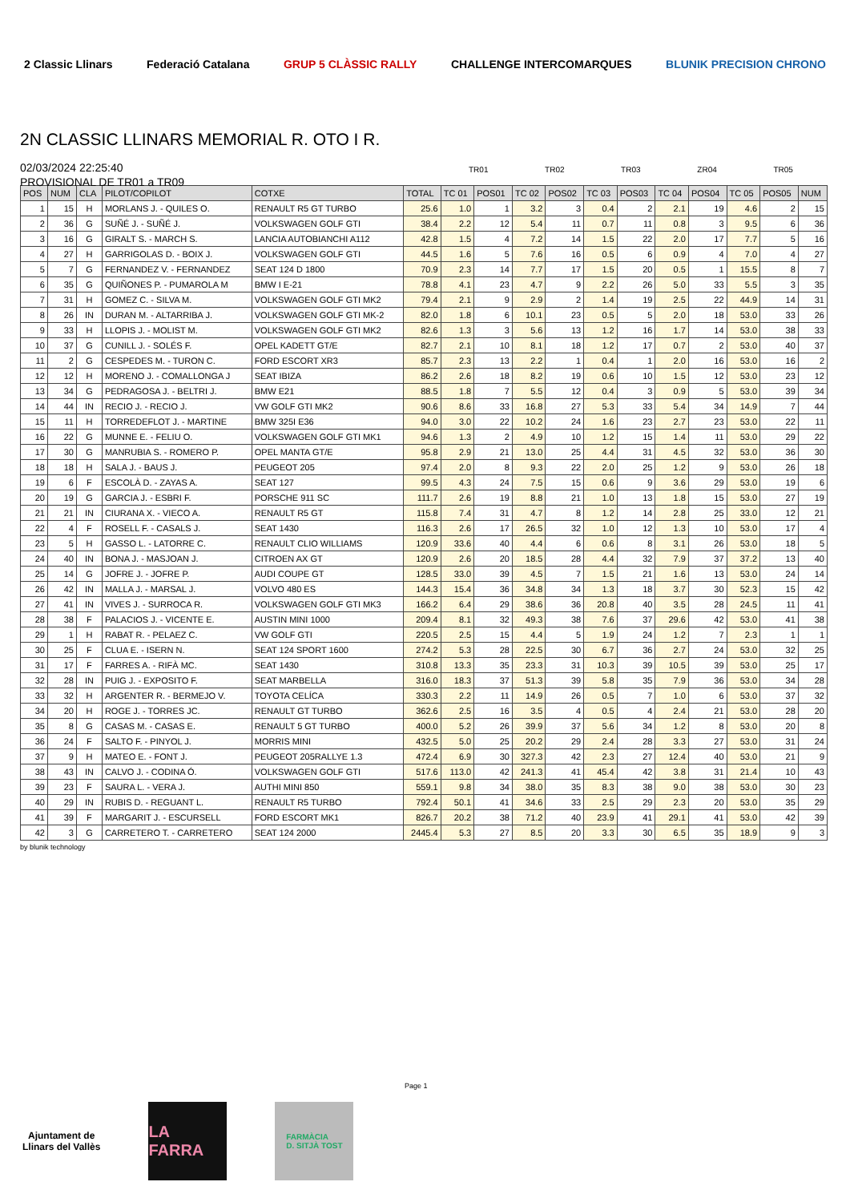2 Classic Llinars Federació Catalana GRUP 5 CLÀSSIC RALLY CHALLENGE INTERCOMARQUES BLUNIK PRECISION CHRONO
2N CLASSIC LLINARS MEMORIAL R. OTO I R.
02/03/2024 22:25:40
PROVISIONAL DE TR01 a TR09
TR01 TR02 TR03 ZR04 TR05
| POS | NUM | CLA | PILOT/COPILOT | COTXE | TOTAL | TC 01 | POS01 | TC 02 | POS02 | TC 03 | POS03 | TC 04 | POS04 | TC 05 | POS05 | NUM |
| --- | --- | --- | --- | --- | --- | --- | --- | --- | --- | --- | --- | --- | --- | --- | --- | --- |
| 1 | 15 | H | MORLANS J. - QUILES O. | RENAULT R5 GT TURBO | 25.6 | 1.0 | 1 | 3.2 | 3 | 0.4 | 2 | 2.1 | 19 | 4.6 | 2 | 15 |
| 2 | 36 | G | SUÑÉ J. - SUÑÉ J. | VOLKSWAGEN GOLF GTI | 38.4 | 2.2 | 12 | 5.4 | 11 | 0.7 | 11 | 0.8 | 3 | 9.5 | 6 | 36 |
| 3 | 16 | G | GIRALT S. - MARCH S. | LANCIA AUTOBIANCHI A112 | 42.8 | 1.5 | 4 | 7.2 | 14 | 1.5 | 22 | 2.0 | 17 | 7.7 | 5 | 16 |
| 4 | 27 | H | GARRIGOLAS D. - BOIX J. | VOLKSWAGEN GOLF GTI | 44.5 | 1.6 | 5 | 7.6 | 16 | 0.5 | 6 | 0.9 | 4 | 7.0 | 4 | 27 |
| 5 | 7 | G | FERNANDEZ V. - FERNANDEZ | SEAT 124 D 1800 | 70.9 | 2.3 | 14 | 7.7 | 17 | 1.5 | 20 | 0.5 | 1 | 15.5 | 8 | 7 |
| 6 | 35 | G | QUIÑONES P. - PUMAROLA M | BMW I E-21 | 78.8 | 4.1 | 23 | 4.7 | 9 | 2.2 | 26 | 5.0 | 33 | 5.5 | 3 | 35 |
| 7 | 31 | H | GOMEZ C. - SILVA M. | VOLKSWAGEN GOLF GTI MK2 | 79.4 | 2.1 | 9 | 2.9 | 2 | 1.4 | 19 | 2.5 | 22 | 44.9 | 14 | 31 |
| 8 | 26 | IN | DURAN M. - ALTARRIBA J. | VOLKSWAGEN GOLF GTI MK-2 | 82.0 | 1.8 | 6 | 10.1 | 23 | 0.5 | 5 | 2.0 | 18 | 53.0 | 33 | 26 |
| 9 | 33 | H | LLOPIS J. - MOLIST M. | VOLKSWAGEN GOLF GTI MK2 | 82.6 | 1.3 | 3 | 5.6 | 13 | 1.2 | 16 | 1.7 | 14 | 53.0 | 38 | 33 |
| 10 | 37 | G | CUNILL J. - SOLÉS F. | OPEL KADETT GT/E | 82.7 | 2.1 | 10 | 8.1 | 18 | 1.2 | 17 | 0.7 | 2 | 53.0 | 40 | 37 |
| 11 | 2 | G | CESPEDES M. - TURON C. | FORD ESCORT XR3 | 85.7 | 2.3 | 13 | 2.2 | 1 | 0.4 | 1 | 2.0 | 16 | 53.0 | 16 | 2 |
| 12 | 12 | H | MORENO J. - COMALLONGA J | SEAT IBIZA | 86.2 | 2.6 | 18 | 8.2 | 19 | 0.6 | 10 | 1.5 | 12 | 53.0 | 23 | 12 |
| 13 | 34 | G | PEDRAGOSA J. - BELTRI J. | BMW E21 | 88.5 | 1.8 | 7 | 5.5 | 12 | 0.4 | 3 | 0.9 | 5 | 53.0 | 39 | 34 |
| 14 | 44 | IN | RECIO J. - RECIO J. | VW GOLF GTI MK2 | 90.6 | 8.6 | 33 | 16.8 | 27 | 5.3 | 33 | 5.4 | 34 | 14.9 | 7 | 44 |
| 15 | 11 | H | TORREDEFLOT J. - MARTINE | BMW 325I E36 | 94.0 | 3.0 | 22 | 10.2 | 24 | 1.6 | 23 | 2.7 | 23 | 53.0 | 22 | 11 |
| 16 | 22 | G | MUNNE E. - FELIU O. | VOLKSWAGEN GOLF GTI MK1 | 94.6 | 1.3 | 2 | 4.9 | 10 | 1.2 | 15 | 1.4 | 11 | 53.0 | 29 | 22 |
| 17 | 30 | G | MANRUBIA S. - ROMERO P. | OPEL MANTA GT/E | 95.8 | 2.9 | 21 | 13.0 | 25 | 4.4 | 31 | 4.5 | 32 | 53.0 | 36 | 30 |
| 18 | 18 | H | SALA J. - BAUS J. | PEUGEOT 205 | 97.4 | 2.0 | 8 | 9.3 | 22 | 2.0 | 25 | 1.2 | 9 | 53.0 | 26 | 18 |
| 19 | 6 | F | ESCOLÀ D. - ZAYAS A. | SEAT 127 | 99.5 | 4.3 | 24 | 7.5 | 15 | 0.6 | 9 | 3.6 | 29 | 53.0 | 19 | 6 |
| 20 | 19 | G | GARCIA J. - ESBRI F. | PORSCHE 911 SC | 111.7 | 2.6 | 19 | 8.8 | 21 | 1.0 | 13 | 1.8 | 15 | 53.0 | 27 | 19 |
| 21 | 21 | IN | CIURANA X. - VIECO A. | RENAULT R5 GT | 115.8 | 7.4 | 31 | 4.7 | 8 | 1.2 | 14 | 2.8 | 25 | 33.0 | 12 | 21 |
| 22 | 4 | F | ROSELL F. - CASALS J. | SEAT 1430 | 116.3 | 2.6 | 17 | 26.5 | 32 | 1.0 | 12 | 1.3 | 10 | 53.0 | 17 | 4 |
| 23 | 5 | H | GASSO L. - LATORRE C. | RENAULT CLIO WILLIAMS | 120.9 | 33.6 | 40 | 4.4 | 6 | 0.6 | 8 | 3.1 | 26 | 53.0 | 18 | 5 |
| 24 | 40 | IN | BONA J. - MASJOAN J. | CITROEN AX GT | 120.9 | 2.6 | 20 | 18.5 | 28 | 4.4 | 32 | 7.9 | 37 | 37.2 | 13 | 40 |
| 25 | 14 | G | JOFRE J. - JOFRE P. | AUDI COUPE GT | 128.5 | 33.0 | 39 | 4.5 | 7 | 1.5 | 21 | 1.6 | 13 | 53.0 | 24 | 14 |
| 26 | 42 | IN | MALLA J. - MARSAL J. | VOLVO 480 ES | 144.3 | 15.4 | 36 | 34.8 | 34 | 1.3 | 18 | 3.7 | 30 | 52.3 | 15 | 42 |
| 27 | 41 | IN | VIVES J. - SURROCA R. | VOLKSWAGEN GOLF GTI MK3 | 166.2 | 6.4 | 29 | 38.6 | 36 | 20.8 | 40 | 3.5 | 28 | 24.5 | 11 | 41 |
| 28 | 38 | F | PALACIOS J. - VICENTE E. | AUSTIN MINI 1000 | 209.4 | 8.1 | 32 | 49.3 | 38 | 7.6 | 37 | 29.6 | 42 | 53.0 | 41 | 38 |
| 29 | 1 | H | RABAT R. - PELAEZ C. | VW GOLF GTI | 220.5 | 2.5 | 15 | 4.4 | 5 | 1.9 | 24 | 1.2 | 7 | 2.3 | 1 | 1 |
| 30 | 25 | F | CLUA E. - ISERN N. | SEAT 124 SPORT 1600 | 274.2 | 5.3 | 28 | 22.5 | 30 | 6.7 | 36 | 2.7 | 24 | 53.0 | 32 | 25 |
| 31 | 17 | F | FARRES A. - RIFÀ MC. | SEAT 1430 | 310.8 | 13.3 | 35 | 23.3 | 31 | 10.3 | 39 | 10.5 | 39 | 53.0 | 25 | 17 |
| 32 | 28 | IN | PUIG J. - EXPOSITO F. | SEAT MARBELLA | 316.0 | 18.3 | 37 | 51.3 | 39 | 5.8 | 35 | 7.9 | 36 | 53.0 | 34 | 28 |
| 33 | 32 | H | ARGENTER R. - BERMEJO V. | TOYOTA CELÍCA | 330.3 | 2.2 | 11 | 14.9 | 26 | 0.5 | 7 | 1.0 | 6 | 53.0 | 37 | 32 |
| 34 | 20 | H | ROGE J. - TORRES JC. | RENAULT GT TURBO | 362.6 | 2.5 | 16 | 3.5 | 4 | 0.5 | 4 | 2.4 | 21 | 53.0 | 28 | 20 |
| 35 | 8 | G | CASAS M. - CASAS E. | RENAULT 5 GT TURBO | 400.0 | 5.2 | 26 | 39.9 | 37 | 5.6 | 34 | 1.2 | 8 | 53.0 | 20 | 8 |
| 36 | 24 | F | SALTO F. - PINYOL J. | MORRIS MINI | 432.5 | 5.0 | 25 | 20.2 | 29 | 2.4 | 28 | 3.3 | 27 | 53.0 | 31 | 24 |
| 37 | 9 | H | MATEO E. - FONT J. | PEUGEOT 205RALLYE 1.3 | 472.4 | 6.9 | 30 | 327.3 | 42 | 2.3 | 27 | 12.4 | 40 | 53.0 | 21 | 9 |
| 38 | 43 | IN | CALVO J. - CODINA Ó. | VOLKSWAGEN GOLF GTI | 517.6 | 113.0 | 42 | 241.3 | 41 | 45.4 | 42 | 3.8 | 31 | 21.4 | 10 | 43 |
| 39 | 23 | F | SAURA L. - VERA J. | AUTHI MINI 850 | 559.1 | 9.8 | 34 | 38.0 | 35 | 8.3 | 38 | 9.0 | 38 | 53.0 | 30 | 23 |
| 40 | 29 | IN | RUBIS D. - REGUANT L. | RENAULT R5 TURBO | 792.4 | 50.1 | 41 | 34.6 | 33 | 2.5 | 29 | 2.3 | 20 | 53.0 | 35 | 29 |
| 41 | 39 | F | MARGARIT J. - ESCURSELL | FORD ESCORT MK1 | 826.7 | 20.2 | 38 | 71.2 | 40 | 23.9 | 41 | 29.1 | 41 | 53.0 | 42 | 39 |
| 42 | 3 | G | CARRETERO T. - CARRETERO | SEAT 124 2000 | 2445.4 | 5.3 | 27 | 8.5 | 20 | 3.3 | 30 | 6.5 | 35 | 18.9 | 9 | 3 |
by blunik technology
Page 1
Ajuntament de
Llinars del Vallès
LA FARRA
FARMÀCIA
D. SITJÀ TOST